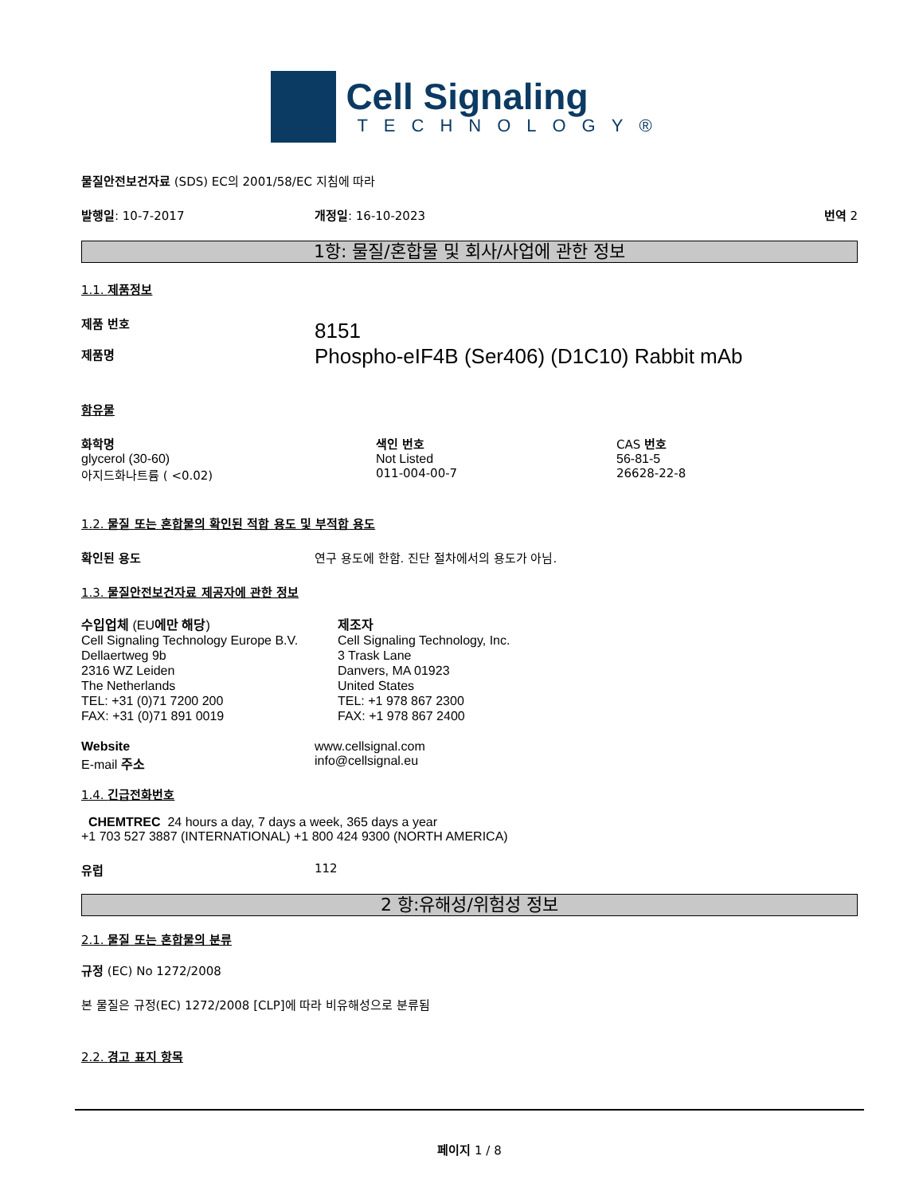Cell Signaling
TECHNOLOGY®
물질안전보건자료 (SDS) EC의 2001/58/EC 지침에 따라
발행일: 10-7-2017 개정일: 16-10-2023 번역 2
1항: 물질/혼합물 및 회사/사업에 관한 정보
1.1. 제품정보
제품 번호
제품명
8151
Phospho-eIF4B (Ser406) (D1C10) Rabbit mAb
함유물
| 화학명 | 색인 번호 | CAS 번호 |
| glycerol (30-60) | Not Listed | 56-81-5 |
| 아지드화나트륨 ( <0.02) | 011-004-00-7 | 26628-22-8 |
1.2. 물질 또는 혼합물의 확인된 적합 용도 및 부적합 용도
확인된 용도 연구 용도에 한함. 진단 절차에서의 용도가 아님.
1.3. 물질안전보건자료 제공자에 관한 정보
수입업체 (EU에만 해당)
Cell Signaling Technology Europe B.V.
Dellaertweg 9b
2316 WZ Leiden
The Netherlands
TEL: +31 (0)71 7200 200
FAX: +31 (0)71 891 0019
제조자
Cell Signaling Technology, Inc.
3 Trask Lane
Danvers, MA 01923
United States
TEL: +1 978 867 2300
FAX: +1 978 867 2400
Website
E-mail 주소
www.cellsignal.com
info@cellsignal.eu
1.4. 긴급전화번호
CHEMTREC 24 hours a day, 7 days a week, 365 days a year
+1 703 527 3887 (INTERNATIONAL) +1 800 424 9300 (NORTH AMERICA)
유럽 112
2 항:유해성/위험성 정보
2.1. 물질 또는 혼합물의 분류
규정 (EC) No 1272/2008
본 물질은 규정(EC) 1272/2008 [CLP]에 따라 비유해성으로 분류됨
2.2. 경고 표지 항목
페이지 1 / 8